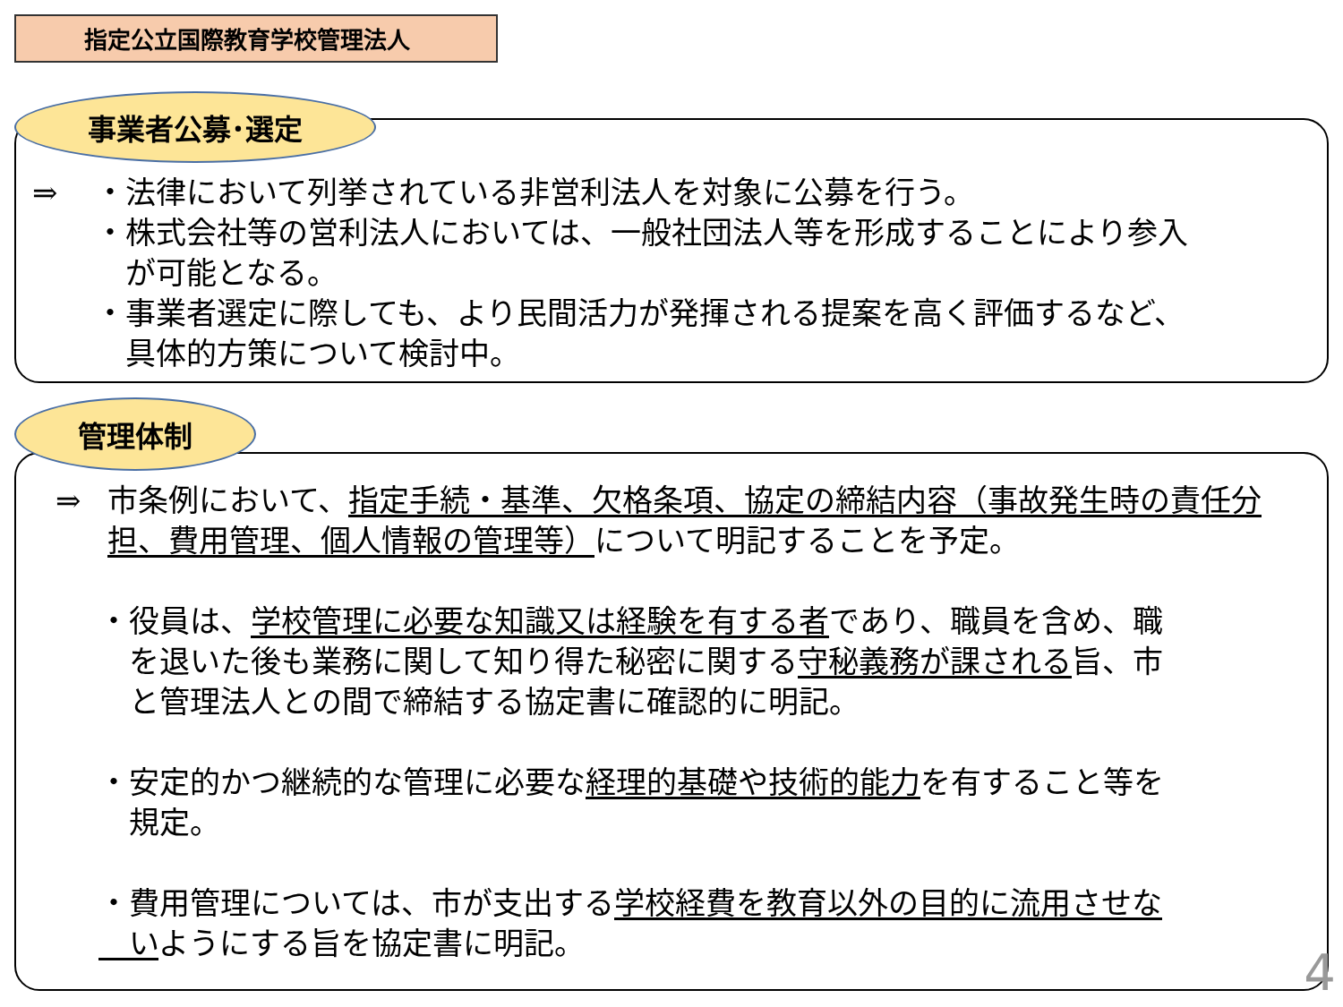指定公立国際教育学校管理法人
事業者公募･選定
⇒ ・法律において列挙されている非営利法人を対象に公募を行う。
・株式会社等の営利法人においては、一般社団法人等を形成することにより参入
　が可能となる。
・事業者選定に際しても、より民間活力が発揮される提案を高く評価するなど、
　具体的方策について検討中。
管理体制
⇒ 市条例において、指定手続・基準、欠格条項、協定の締結内容（事故発生時の責任分担、費用管理、個人情報の管理等）について明記することを予定。
・役員は、学校管理に必要な知識又は経験を有する者であり、職員を含め、職
　を退いた後も業務に関して知り得た秘密に関する守秘義務が課される旨、市
　と管理法人との間で締結する協定書に確認的に明記。
・安定的かつ継続的な管理に必要な経理的基礎や技術的能力を有すること等を
　規定。
・費用管理については、市が支出する学校経費を教育以外の目的に流用させな
　いようにする旨を協定書に明記。
4